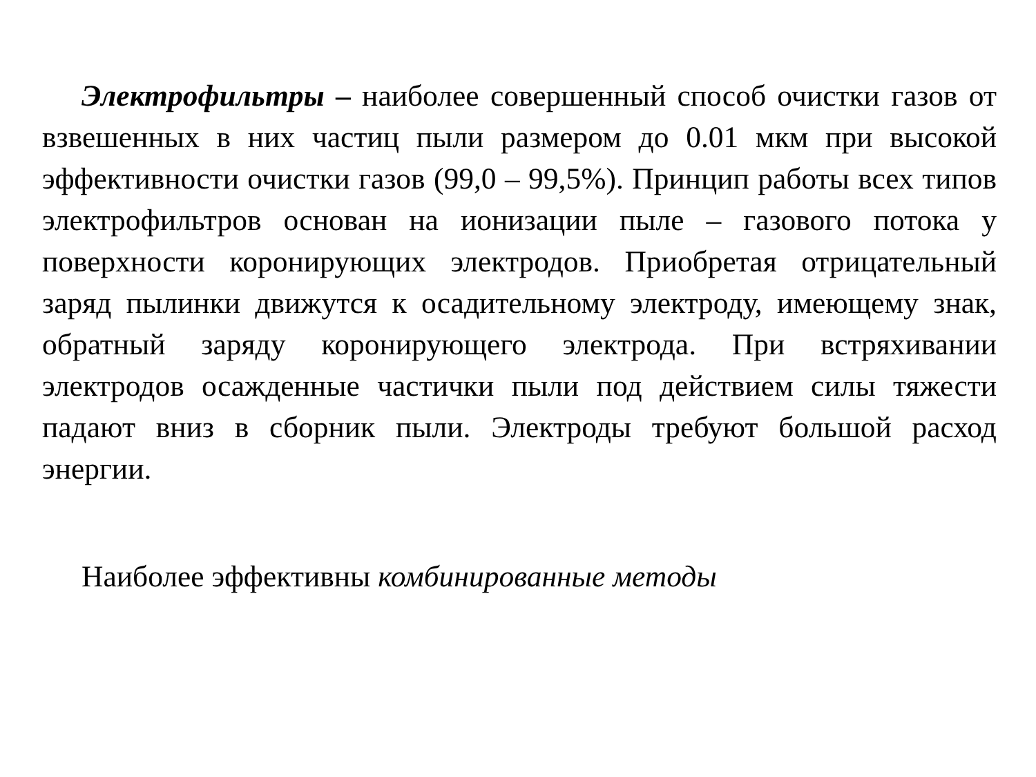Электрофильтры – наиболее совершенный способ очистки газов от взвешенных в них частиц пыли размером до 0.01 мкм при высокой эффективности очистки газов (99,0 – 99,5%). Принцип работы всех типов электрофильтров основан на ионизации пыле – газового потока у поверхности коронирующих электродов. Приобретая отрицательный заряд пылинки движутся к осадительному электроду, имеющему знак, обратный заряду коронирующего электрода. При встряхивании электродов осажденные частички пыли под действием силы тяжести падают вниз в сборник пыли. Электроды требуют большой расход энергии.
Наиболее эффективны комбинированные методы